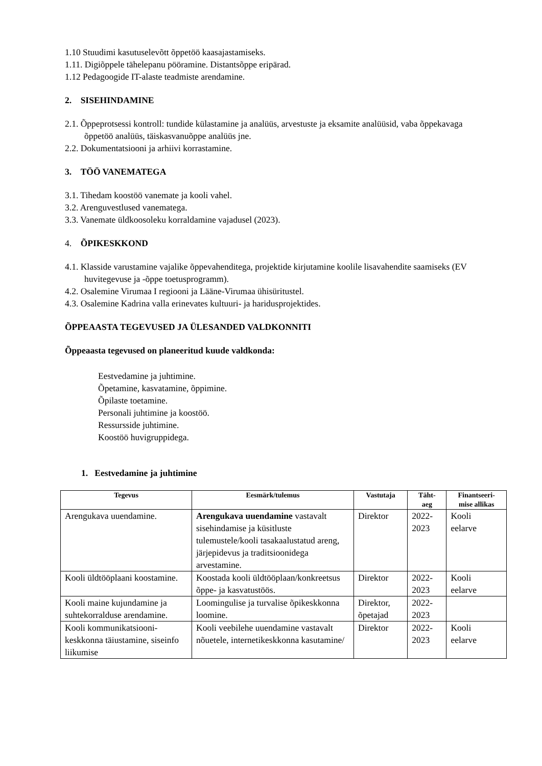1.10 Stuudimi kasutuselevõtt õppetöö kaasajastamiseks.
1.11. Digiõppele tähelepanu pööramine. Distantsõppe eripärad.
1.12 Pedagoogide IT-alaste teadmiste arendamine.
2. SISEHINDAMINE
2.1. Õppeprotsessi kontroll: tundide külastamine ja analüüs, arvestuste ja eksamite analüüsid, vaba õppekavaga õppetöö analüüs, täiskasvanuõppe analüüs jne.
2.2. Dokumentatsiooni ja arhiivi korrastamine.
3. TÖÖ VANEMATEGA
3.1. Tihedam koostöö vanemate ja kooli vahel.
3.2. Arenguvestlused vanematega.
3.3. Vanemate üldkoosoleku korraldamine vajadusel (2023).
4. ÕPIKESKKOND
4.1. Klasside varustamine vajalike õppevahenditega, projektide kirjutamine koolile lisavahendite saamiseks (EV huvitegevuse ja -õppe toetusprogramm).
4.2. Osalemine Virumaa I regiooni ja Lääne-Virumaa ühisüritustel.
4.3. Osalemine Kadrina valla erinevates kultuuri- ja haridusprojektides.
ÕPPEAASTA TEGEVUSED JA ÜLESANDED VALDKONNITI
Õppeaasta tegevused on planeeritud kuude valdkonda:
Eestvedamine ja juhtimine.
Õpetamine, kasvatamine, õppimine.
Õpilaste toetamine.
Personali juhtimine ja koostöö.
Ressursside juhtimine.
Koostöö huvigruppidega.
1. Eestvedamine ja juhtimine
| Tegevus | Eesmärk/tulemus | Vastutaja | Täht- aeg | Finantseeri- mise allikas |
| --- | --- | --- | --- | --- |
| Arengukava uuendamine. | Arengukava uuendamine vastavalt sisehindamise ja küsitluste tulemustele/kooli tasakaalustatud areng, järjepidevus ja traditsioonidega arvestamine. | Direktor | 2022- 2023 | Kooli eelarve |
| Kooli üldtööplaani koostamine. | Koostada kooli üldtööplaan/konkreetsus õppe- ja kasvatustöös. | Direktor | 2022- 2023 | Kooli eelarve |
| Kooli maine kujundamine ja suhtekorralduse arendamine. | Loomingulise ja turvalise õpikeskkonna loomine. | Direktor, õpetajad | 2022- 2023 | |
| Kooli kommunikatsiooni-keskkonna täiustamine, siseinfo liikumise | Kooli veebilehe uuendamine vastavalt nõuetele, internetikeskkonna kasutamine/ | Direktor | 2022- 2023 | Kooli eelarve |